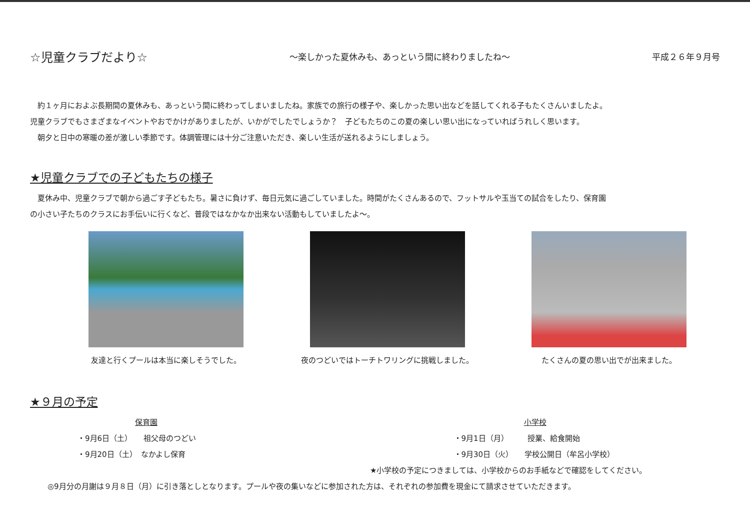☆児童クラブだより☆ ～楽しかった夏休みも、あっという間に終わりましたね～ 平成２６年９月号
約１ヶ月におよぶ長期間の夏休みも、あっという間に終わってしまいましたね。家族での旅行の様子や、楽しかった思い出などを話してくれる子もたくさんいましたよ。
児童クラブでもさまざまなイベントやおでかけがありましたが、いかがでしたでしょうか？　子どもたちのこの夏の楽しい思い出になっていればうれしく思います。
朝夕と日中の寒暖の差が激しい季節です。体調管理には十分ご注意いただき、楽しい生活が送れるようにしましょう。
★児童クラブでの子どもたちの様子
夏休み中、児童クラブで朝から過ごす子どもたち。暑さに負けず、毎日元気に過ごしていました。時間がたくさんあるので、フットサルや玉当ての試合をしたり、保育園
の小さい子たちのクラスにお手伝いに行くなど、普段ではなかなか出来ない活動もしていましたよ～。
友達と行くプールは本当に楽しそうでした。 夜のつどいではトーチトワリングに挑戦しました。 たくさんの夏の思い出でが出来ました。
★９月の予定
保育園
・9月6日（土）　　祖父母のつどい
・9月20日（土）　なかよし保育
小学校
・9月1日（月）　　　授業、給食開始
・9月30日（火）　　学校公開日（牟呂小学校）
★小学校の予定につきましては、小学校からのお手紙などで確認をしてください。
◎9月分の月謝は９月８日（月）に引き落としとなります。プールや夜の集いなどに参加された方は、それぞれの参加費を現金にて請求させていただきます。